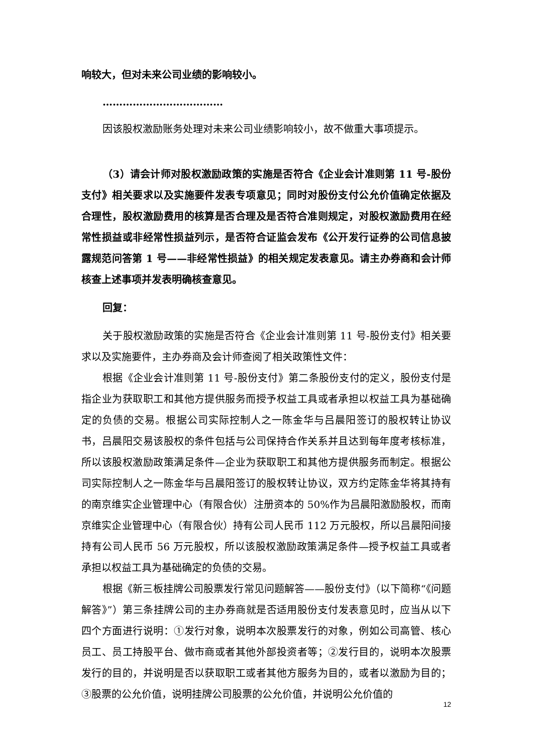响较大，但对未来公司业绩的影响较小。
………………………………
因该股权激励账务处理对未来公司业绩影响较小，故不做重大事项提示。
（3）请会计师对股权激励政策的实施是否符合《企业会计准则第 11 号-股份支付》相关要求以及实施要件发表专项意见；同时对股份支付公允价值确定依据及合理性，股权激励费用的核算是否合理及是否符合准则规定，对股权激励费用在经常性损益或非经常性损益列示，是否符合证监会发布《公开发行证券的公司信息披露规范问答第 1 号——非经常性损益》的相关规定发表意见。请主办券商和会计师核查上述事项并发表明确核查意见。
回复：
关于股权激励政策的实施是否符合《企业会计准则第 11 号-股份支付》相关要求以及实施要件，主办券商及会计师查阅了相关政策性文件：
根据《企业会计准则第 11 号-股份支付》第二条股份支付的定义，股份支付是指企业为获取职工和其他方提供服务而授予权益工具或者承担以权益工具为基础确定的负债的交易。根据公司实际控制人之一陈金华与吕晨阳签订的股权转让协议书，吕晨阳交易该股权的条件包括与公司保持合作关系并且达到每年度考核标准，所以该股权激励政策满足条件—企业为获取职工和其他方提供服务而制定。根据公司实际控制人之一陈金华与吕晨阳签订的股权转让协议，双方约定陈金华将其持有的南京维实企业管理中心（有限合伙）注册资本的 50%作为吕晨阳激励股权，而南京维实企业管理中心（有限合伙）持有公司人民币 112 万元股权，所以吕晨阳间接持有公司人民币 56 万元股权，所以该股权激励政策满足条件—授予权益工具或者承担以权益工具为基础确定的负债的交易。
根据《新三板挂牌公司股票发行常见问题解答——股份支付》（以下简称“《问题解答》”）第三条挂牌公司的主办券商就是否适用股份支付发表意见时，应当从以下四个方面进行说明：①发行对象，说明本次股票发行的对象，例如公司高管、核心员工、员工持股平台、做市商或者其他外部投资者等；②发行目的，说明本次股票发行的目的，并说明是否以获取职工或者其他方服务为目的，或者以激励为目的；③股票的公允价值，说明挂牌公司股票的公允价值，并说明公允价值的
12